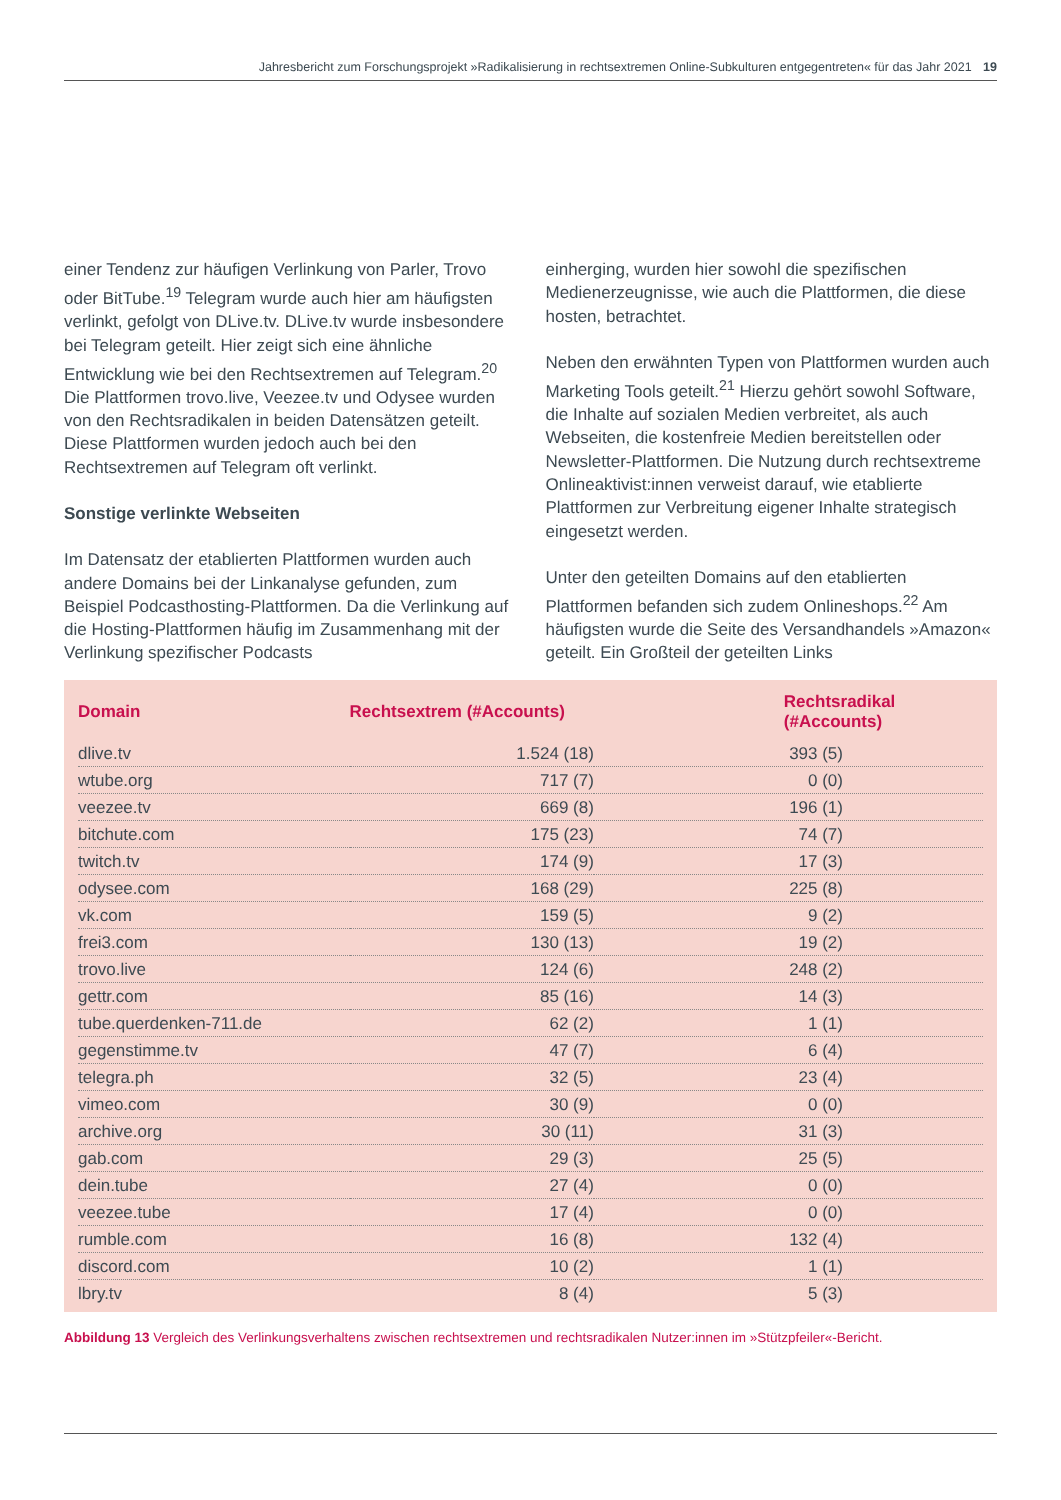Jahresbericht zum Forschungsprojekt »Radikalisierung in rechtsextremen Online-Subkulturen entgegentreten« für das Jahr 2021 19
einer Tendenz zur häufigen Verlinkung von Parler, Trovo oder BitTube.<sup>19</sup> Telegram wurde auch hier am häufigsten verlinkt, gefolgt von DLive.tv. DLive.tv wurde insbesondere bei Telegram geteilt. Hier zeigt sich eine ähnliche Entwicklung wie bei den Rechtsextremen auf Telegram.<sup>20</sup> Die Plattformen trovo.live, Veezee.tv und Odysee wurden von den Rechtsradikalen in beiden Datensätzen geteilt. Diese Plattformen wurden jedoch auch bei den Rechtsextremen auf Telegram oft verlinkt.
Sonstige verlinkte Webseiten
Im Datensatz der etablierten Plattformen wurden auch andere Domains bei der Linkanalyse gefunden, zum Beispiel Podcasthosting-Plattformen. Da die Verlinkung auf die Hosting-Plattformen häufig im Zusammenhang mit der Verlinkung spezifischer Podcasts
einherging, wurden hier sowohl die spezifischen Medienerzeugnisse, wie auch die Plattformen, die diese hosten, betrachtet.
Neben den erwähnten Typen von Plattformen wurden auch Marketing Tools geteilt.<sup>21</sup> Hierzu gehört sowohl Software, die Inhalte auf sozialen Medien verbreitet, als auch Webseiten, die kostenfreie Medien bereitstellen oder Newsletter-Plattformen. Die Nutzung durch rechtsextreme Onlineaktivist:innen verweist darauf, wie etablierte Plattformen zur Verbreitung eigener Inhalte strategisch eingesetzt werden.
Unter den geteilten Domains auf den etablierten Plattformen befanden sich zudem Onlineshops.<sup>22</sup> Am häufigsten wurde die Seite des Versandhandels »Amazon« geteilt. Ein Großteil der geteilten Links
| Domain | Rechtsextrem (#Accounts) | Rechtsradikal (#Accounts) |
| --- | --- | --- |
| dlive.tv | 1.524 (18) | 393 (5) |
| wtube.org | 717 (7) | 0 (0) |
| veezee.tv | 669 (8) | 196 (1) |
| bitchute.com | 175 (23) | 74 (7) |
| twitch.tv | 174 (9) | 17 (3) |
| odysee.com | 168 (29) | 225 (8) |
| vk.com | 159 (5) | 9 (2) |
| frei3.com | 130 (13) | 19 (2) |
| trovo.live | 124 (6) | 248 (2) |
| gettr.com | 85 (16) | 14 (3) |
| tube.querdenken-711.de | 62 (2) | 1 (1) |
| gegenstimme.tv | 47 (7) | 6 (4) |
| telegra.ph | 32 (5) | 23 (4) |
| vimeo.com | 30 (9) | 0 (0) |
| archive.org | 30 (11) | 31 (3) |
| gab.com | 29 (3) | 25 (5) |
| dein.tube | 27 (4) | 0 (0) |
| veezee.tube | 17 (4) | 0 (0) |
| rumble.com | 16 (8) | 132 (4) |
| discord.com | 10 (2) | 1 (1) |
| lbry.tv | 8 (4) | 5 (3) |
Abbildung 13 Vergleich des Verlinkungsverhaltens zwischen rechtsextremen und rechtsradikalen Nutzer:innen im »Stützpfeiler«-Bericht.